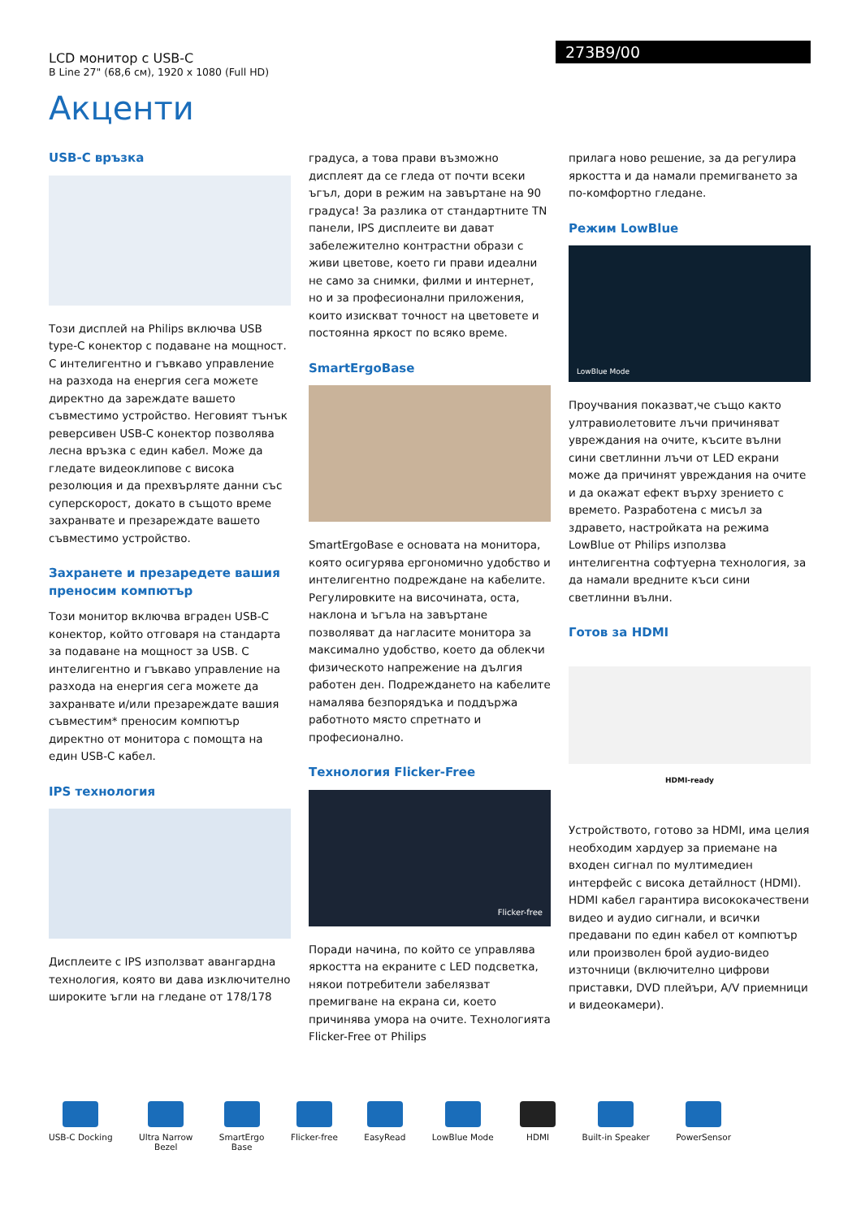LCD монитор с USB-C
B Line 27" (68,6 см), 1920 x 1080 (Full HD)
273B9/00
Акценти
USB-C връзка
Този дисплей на Philips включва USB type-C конектор с подаване на мощност. С интелигентно и гъвкаво управление на разхода на енергия сега можете директно да зареждате вашето съвместимо устройство. Неговият тънък реверсивен USB-C конектор позволява лесна връзка с един кабел. Може да гледате видеоклипове с висока резолюция и да прехвърляте данни със суперскорост, докато в същото време захранвате и презареждате вашето съвместимо устройство.
Захранете и презаредете вашия преносим компютър
Този монитор включва вграден USB-C конектор, който отговаря на стандарта за подаване на мощност за USB. С интелигентно и гъвкаво управление на разхода на енергия сега можете да захранвате и/или презареждате вашия съвместим* преносим компютър директно от монитора с помощта на един USB-C кабел.
IPS технология
Дисплеите с IPS използват авангардна технология, която ви дава изключително широките ъгли на гледане от 178/178
градуса, а това прави възможно дисплеят да се гледа от почти всеки ъгъл, дори в режим на завъртане на 90 градуса! За разлика от стандартните TN панели, IPS дисплеите ви дават забележително контрастни образи с живи цветове, което ги прави идеални не само за снимки, филми и интернет, но и за професионални приложения, които изискват точност на цветовете и постоянна яркост по всяко време.
SmartErgoBase
SmartErgoBase е основата на монитора, която осигурява ергономично удобство и интелигентно подреждане на кабелите. Регулировките на височината, оста, наклона и ъгъла на завъртане позволяват да нагласите монитора за максимално удобство, което да облекчи физическото напрежение на дългия работен ден. Подреждането на кабелите намалява безпорядъка и поддържа работното място спретнато и професионално.
Технология Flicker-Free
Flicker-free
Поради начина, по който се управлява яркостта на екраните с LED подсветка, някои потребители забелязват премигване на екрана си, което причинява умора на очите. Технологията Flicker-Free от Philips
прилага ново решение, за да регулира яркостта и да намали премигването за по-комфортно гледане.
Режим LowBlue
LowBlue Mode
Проучвания показват,че също както ултравиолетовите лъчи причиняват увреждания на очите, късите вълни сини светлинни лъчи от LED екрани може да причинят увреждания на очите и да окажат ефект върху зрението с времето. Разработена с мисъл за здравето, настройката на режима LowBlue от Philips използва интелигентна софтуерна технология, за да намали вредните къси сини светлинни вълни.
Готов за HDMI
HDMI-ready
Устройството, готово за HDMI, има целия необходим хардуер за приемане на входен сигнал по мултимедиен интерфейс с висока детайлност (HDMI). HDMI кабел гарантира висококачествени видео и аудио сигнали, и всички предавани по един кабел от компютър или произволен брой аудио-видео източници (включително цифрови приставки, DVD плейъри, A/V приемници и видеокамери).
USB-C Docking Ultra Narrow
Bezel
SmartErgo
Base
Flicker-free EasyRead LowBlue Mode HDMI Built-in Speaker PowerSensor